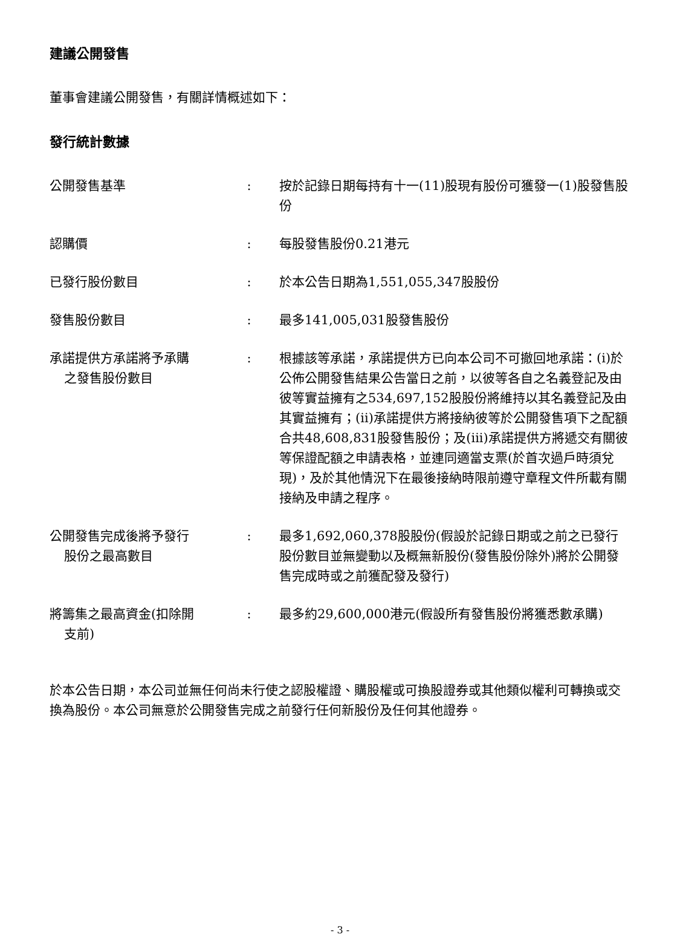建議公開發售
董事會建議公開發售，有關詳情概述如下：
發行統計數據
| 公開發售基準 | : | 按於記錄日期每持有十一(11)股現有股份可獲發一(1)股發售股份 |
| 認購價 | : | 每股發售股份0.21港元 |
| 已發行股份數目 | : | 於本公告日期為1,551,055,347股股份 |
| 發售股份數目 | : | 最多141,005,031股發售股份 |
| 承諾提供方承諾將予承購 之發售股份數目 | : | 根據該等承諾，承諾提供方已向本公司不可撤回地承諾：(i)於公佈公開發售結果公告當日之前，以彼等各自之名義登記及由彼等實益擁有之534,697,152股股份將維持以其名義登記及由其實益擁有；(ii)承諾提供方將接納彼等於公開發售項下之配額合共48,608,831股發售股份；及(iii)承諾提供方將遞交有關彼等保證配額之申請表格，並連同適當支票(於首次過戶時須兌現)，及於其他情況下在最後接納時限前遵守章程文件所載有關接納及申請之程序。 |
| 公開發售完成後將予發行 股份之最高數目 | : | 最多1,692,060,378股股份(假設於記錄日期或之前之已發行股份數目並無變動以及概無新股份(發售股份除外)將於公開發售完成時或之前獲配發及發行) |
| 將籌集之最高資金(扣除開 支前) | : | 最多約29,600,000港元(假設所有發售股份將獲悉數承購) |
於本公告日期，本公司並無任何尚未行使之認股權證、購股權或可換股證券或其他類似權利可轉換或交換為股份。本公司無意於公開發售完成之前發行任何新股份及任何其他證券。
- 3 -